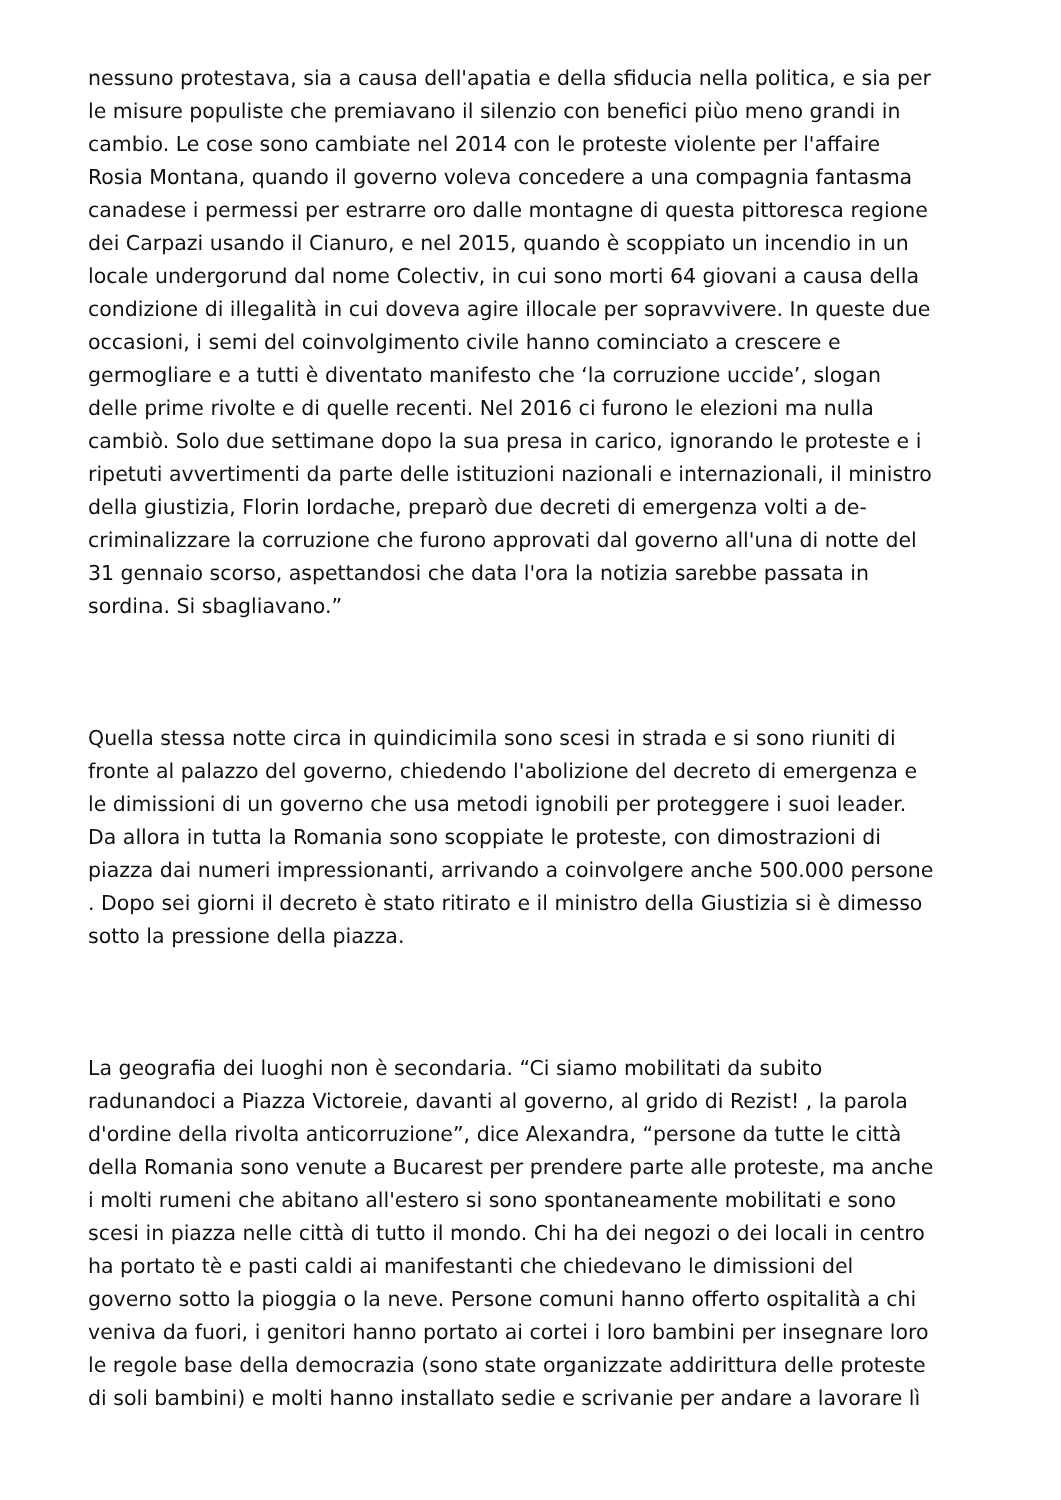nessuno protestava, sia a causa dell'apatia e della sfiducia nella politica, e sia per
le misure populiste che premiavano il silenzio con benefici piùo meno grandi in
cambio. Le cose sono cambiate nel 2014 con le proteste violente per l'affaire
Rosia Montana, quando il governo voleva concedere a una compagnia fantasma
canadese i permessi per estrarre oro dalle montagne di questa pittoresca regione
dei Carpazi usando il Cianuro, e nel 2015, quando è scoppiato un incendio in un
locale undergorund dal nome Colectiv, in cui sono morti 64 giovani a causa della
condizione di illegalità in cui doveva agire illocale per sopravvivere. In queste due
occasioni, i semi del coinvolgimento civile hanno cominciato a crescere e
germogliare e a tutti è diventato manifesto che ‘la corruzione uccide’, slogan
delle prime rivolte e di quelle recenti. Nel 2016 ci furono le elezioni ma nulla
cambiò. Solo due settimane dopo la sua presa in carico, ignorando le proteste e i
ripetuti avvertimenti da parte delle istituzioni nazionali e internazionali, il ministro
della giustizia, Florin Iordache, preparò due decreti di emergenza volti a de-
criminalizzare la corruzione che furono approvati dal governo all'una di notte del
31 gennaio scorso, aspettandosi che data l'ora la notizia sarebbe passata in
sordina. Si sbagliavano.”
Quella stessa notte circa in quindicimila sono scesi in strada e si sono riuniti di
fronte al palazzo del governo, chiedendo l'abolizione del decreto di emergenza e
le dimissioni di un governo che usa metodi ignobili per proteggere i suoi leader.
Da allora in tutta la Romania sono scoppiate le proteste, con dimostrazioni di
piazza dai numeri impressionanti, arrivando a coinvolgere anche 500.000 persone
. Dopo sei giorni il decreto è stato ritirato e il ministro della Giustizia si è dimesso
sotto la pressione della piazza.
La geografia dei luoghi non è secondaria. “Ci siamo mobilitati da subito
radunandoci a Piazza Victoreie, davanti al governo, al grido di Rezist! , la parola
d'ordine della rivolta anticorruzione”, dice Alexandra, “persone da tutte le città
della Romania sono venute a Bucarest per prendere parte alle proteste, ma anche
i molti rumeni che abitano all'estero si sono spontaneamente mobilitati e sono
scesi in piazza nelle città di tutto il mondo. Chi ha dei negozi o dei locali in centro
ha portato tè e pasti caldi ai manifestanti che chiedevano le dimissioni del
governo sotto la pioggia o la neve. Persone comuni hanno offerto ospitalità a chi
veniva da fuori, i genitori hanno portato ai cortei i loro bambini per insegnare loro
le regole base della democrazia (sono state organizzate addirittura delle proteste
di soli bambini) e molti hanno installato sedie e scrivanie per andare a lavorare lì